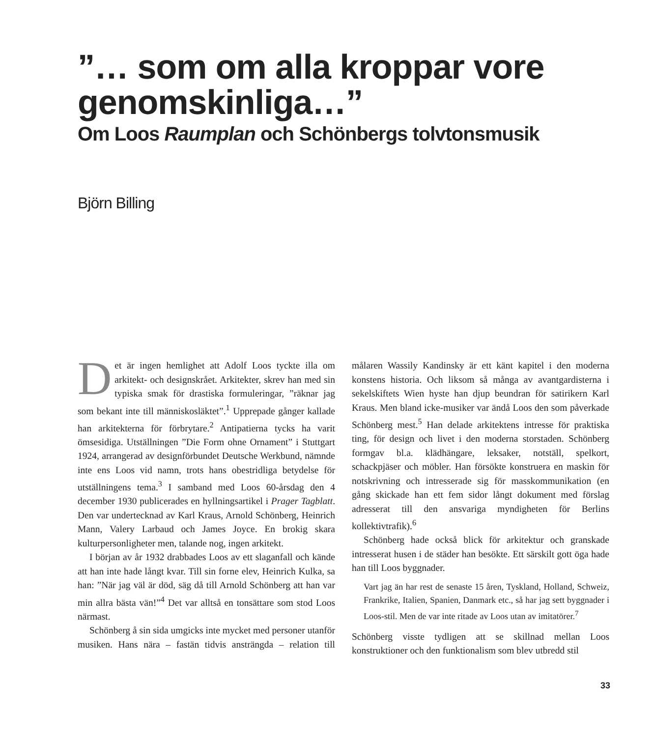”… som om alla kroppar vore genomskinliga…”
Om Loos Raumplan och Schönbergs tolvtonsmusik
Björn Billing
Det är ingen hemlighet att Adolf Loos tyckte illa om arkitekt- och designskrået. Arkitekter, skrev han med sin typiska smak för drastiska formuleringar, ”räknar jag som bekant inte till människosläktet”.<sup>1</sup> Upprepade gånger kallade han arkitekterna för förbrytare.<sup>2</sup> Antipatierna tycks ha varit ömsesidiga. Utställningen ”Die Form ohne Ornament” i Stuttgart 1924, arrangerad av designförbundet Deutsche Werkbund, nämnde inte ens Loos vid namn, trots hans obestridliga betydelse för utställningens tema.<sup>3</sup> I samband med Loos 60-årsdag den 4 december 1930 publicerades en hyllningsartikel i Prager Tagblatt. Den var undertecknad av Karl Kraus, Arnold Schönberg, Heinrich Mann, Valery Larbaud och James Joyce. En brokig skara kulturpersonligheter men, talande nog, ingen arkitekt.
I början av år 1932 drabbades Loos av ett slaganfall och kände att han inte hade långt kvar. Till sin forne elev, Heinrich Kulka, sa han: ”När jag väl är död, säg då till Arnold Schönberg att han var min allra bästa vän!”<sup>4</sup> Det var alltså en tonsättare som stod Loos närmast.
Schönberg å sin sida umgicks inte mycket med personer utanför musiken. Hans nära – fastän tidvis ansträngda – relation till målaren Wassily Kandinsky är ett känt kapitel i den moderna konstens historia. Och liksom så många av avantgardisterna i sekelskiftets Wien hyste han djup beundran för satirikern Karl Kraus. Men bland icke-musiker var ändå Loos den som påverkade Schönberg mest.<sup>5</sup> Han delade arkitektens intresse för praktiska ting, för design och livet i den moderna storstaden. Schönberg formgav bl.a. klädhängare, leksaker, notställ, spelkort, schackpjäser och möbler. Han försökte konstruera en maskin för notskrivning och intresserade sig för masskommunikation (en gång skickade han ett fem sidor långt dokument med förslag adresserat till den ansvariga myndigheten för Berlins kollektivtrafik).<sup>6</sup>
Schönberg hade också blick för arkitektur och granskade intresserat husen i de städer han besökte. Ett särskilt gott öga hade han till Loos byggnader.
Vart jag än har rest de senaste 15 åren, Tyskland, Holland, Schweiz, Frankrike, Italien, Spanien, Danmark etc., så har jag sett byggnader i Loos-stil. Men de var inte ritade av Loos utan av imitatörer.<sup>7</sup>
Schönberg visste tydligen att se skillnad mellan Loos konstruktioner och den funktionalism som blev utbredd stil
33